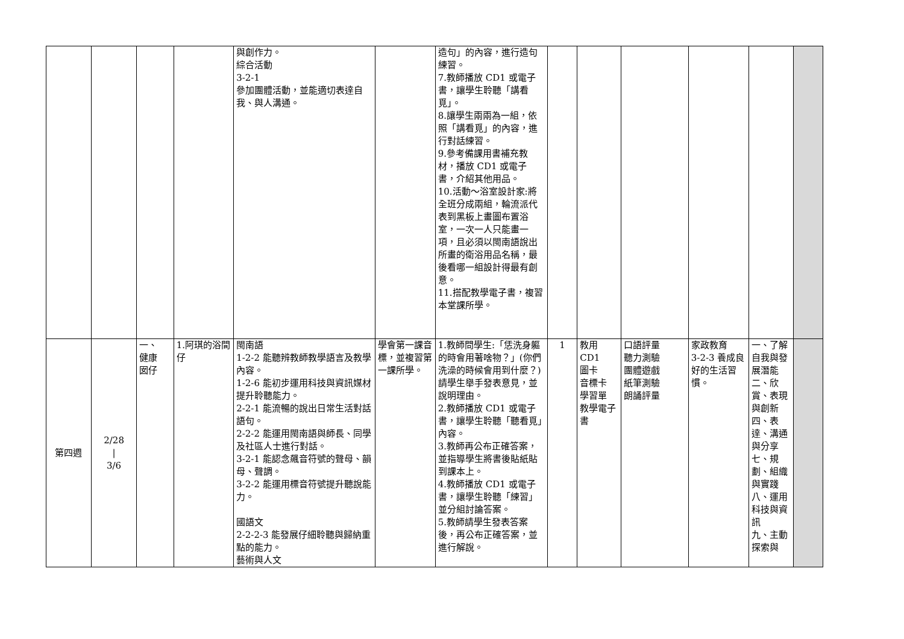| | | | | 與創作力。 綜合活動 3-2-1 參加團體活動，並能適切表達自我、與人溝通。 | | 造句」的內容，進行造句練習。 7.教師播放 CD1 或電子書，讓學生聆聽「講看覓」。 8.讓學生兩兩為一組，依照「講看覓」的內容，進行對話練習。 9.參考備課用書補充教材，播放 CD1 或電子書，介紹其他用品。 10.活動～浴室設計家:將全班分成兩組，輪流派代表到黑板上畫圖布置浴室，一次一人只能畫一項，且必須以閩南語說出所畫的衛浴用品名稱，最後看哪一組設計得最有創意。 11.搭配教學電子書，複習本堂課所學。 | | | | | | |
| 第四週 | 2/28 / 3/6 | 一、 健康 囡仔 | 1.阿琪的浴間仔 | 閩南語 1-2-2 能聽辨教師教學語言及教學內容。 1-2-6 能初步運用科技與資訊媒材提升聆聽能力。 2-2-1 能流暢的說出日常生活對話語句。 2-2-2 能運用閩南語與師長、同學及社區人士進行對話。 3-2-1 能認念飆音符號的聲母、韻母、聲調。 3-2-2 能運用標音符號提升聽說能力。 國語文 2-2-2-3 能發展仔細聆聽與歸納重點的能力。 藝術與人文 | 學會第一課音標，並複習第一課所學。 | 1.教師問學生:「恁洗身軀的時會用著啥物？」(你們洗澡的時候會用到什麼？)請學生舉手發表意見，並說明理由。 2.教師播放 CD1 或電子書，讓學生聆聽「聽看覓」內容。 3.教師再公布正確答案，並指導學生將書後貼紙貼到課本上。 4.教師播放 CD1 或電子書，讓學生聆聽「練習」並分組討論答案。 5.教師請學生發表答案後，再公布正確答案，並進行解說。 | 1 | 教用 CD1 圖卡 音標卡 學習單 教學電子書 | 口語評量 聽力測驗 團體遊戲 紙筆測驗 朗誦評量 | 家政教育 3-2-3 養成良好的生活習慣。 | 一、了解自我與發展潛能 二、欣賞、表現與創新 四、表達、溝通與分享 七、規劃、組織與實踐 八、運用科技與資訊 九、主動探索與 | |